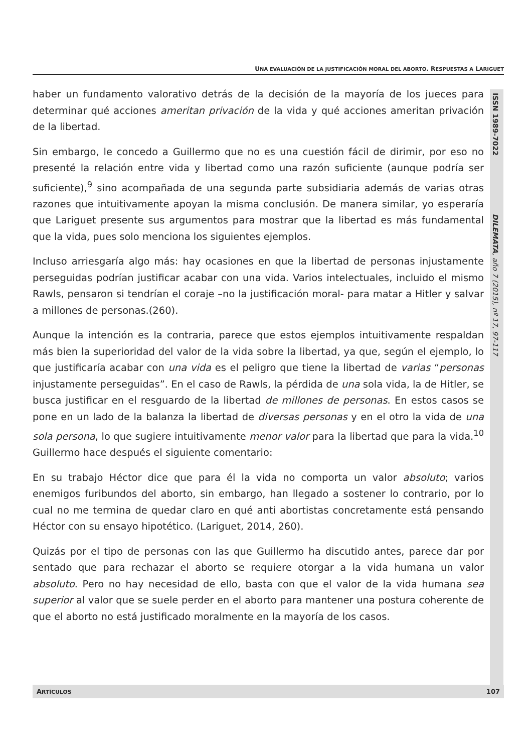UNA EVALUACIÓN DE LA JUSTIFICACIÓN MORAL DEL ABORTO. RESPUESTAS A LARIGUET
haber un fundamento valorativo detrás de la decisión de la mayoría de los jueces para determinar qué acciones ameritan privación de la vida y qué acciones ameritan privación de la libertad.
Sin embargo, le concedo a Guillermo que no es una cuestión fácil de dirimir, por eso no presenté la relación entre vida y libertad como una razón suficiente (aunque podría ser suficiente),<sup>9</sup> sino acompañada de una segunda parte subsidiaria además de varias otras razones que intuitivamente apoyan la misma conclusión. De manera similar, yo esperaría que Lariguet presente sus argumentos para mostrar que la libertad es más fundamental que la vida, pues solo menciona los siguientes ejemplos.
Incluso arriesgaría algo más: hay ocasiones en que la libertad de personas injustamente perseguidas podrían justificar acabar con una vida. Varios intelectuales, incluido el mismo Rawls, pensaron si tendrían el coraje –no la justificación moral- para matar a Hitler y salvar a millones de personas.(260).
Aunque la intención es la contraria, parece que estos ejemplos intuitivamente respaldan más bien la superioridad del valor de la vida sobre la libertad, ya que, según el ejemplo, lo que justificaría acabar con una vida es el peligro que tiene la libertad de varias “personas injustamente perseguidas”. En el caso de Rawls, la pérdida de una sola vida, la de Hitler, se busca justificar en el resguardo de la libertad de millones de personas. En estos casos se pone en un lado de la balanza la libertad de diversas personas y en el otro la vida de una sola persona, lo que sugiere intuitivamente menor valor para la libertad que para la vida.<sup>10</sup> Guillermo hace después el siguiente comentario:
En su trabajo Héctor dice que para él la vida no comporta un valor absoluto; varios enemigos furibundos del aborto, sin embargo, han llegado a sostener lo contrario, por lo cual no me termina de quedar claro en qué anti abortistas concretamente está pensando Héctor con su ensayo hipotético. (Lariguet, 2014, 260).
Quizás por el tipo de personas con las que Guillermo ha discutido antes, parece dar por sentado que para rechazar el aborto se requiere otorgar a la vida humana un valor absoluto. Pero no hay necesidad de ello, basta con que el valor de la vida humana sea superior al valor que se suele perder en el aborto para mantener una postura coherente de que el aborto no está justificado moralmente en la mayoría de los casos.
ISSN 1989-7022 DILEMATA, año 7 (2015), nº 17, 97-117
ARTÍCULOS 107